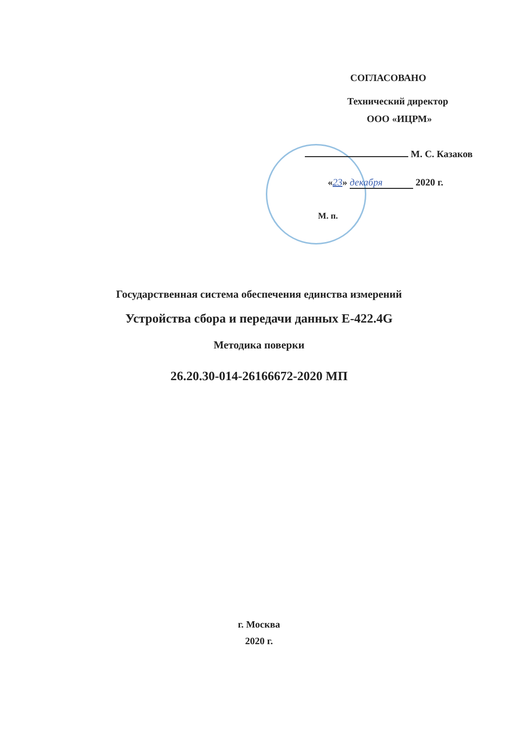СОГЛАСОВАНО
Технический директор
ООО «ИЦРМ»
М. С. Казаков
«23» декабря 2020 г.
М. п.
Государственная система обеспечения единства измерений
Устройства сбора и передачи данных E-422.4G
Методика поверки
26.20.30-014-26166672-2020 МП
г. Москва
2020 г.